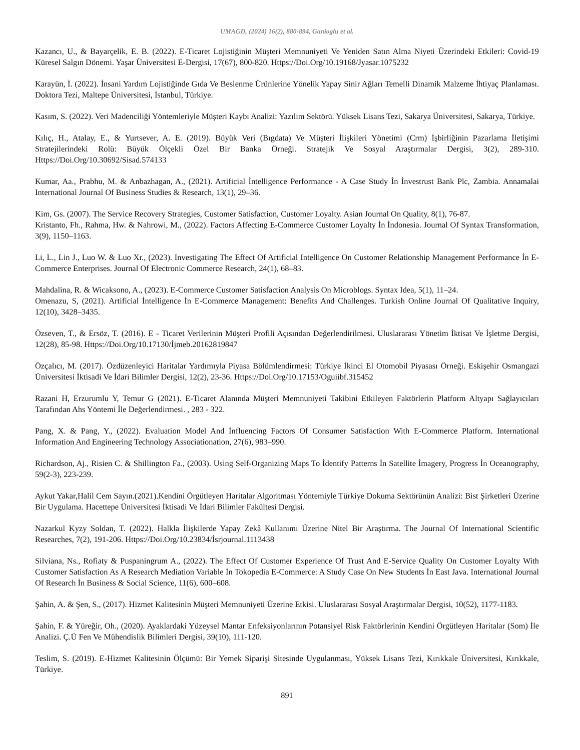UMAGD, (2024) 16(2), 880-894, Ganioglu et al.
Kazancı, U., & Bayarçelik, E. B. (2022). E-Ticaret Lojistiğinin Müşteri Memnuniyeti Ve Yeniden Satın Alma Niyeti Üzerindeki Etkileri: Covid-19 Küresel Salgın Dönemi. Yaşar Üniversitesi E-Dergisi, 17(67), 800-820. Https://Doi.Org/10.19168/Jyasar.1075232
Karayün, İ. (2022). İnsani Yardım Lojistiğinde Gıda Ve Beslenme Ürünlerine Yönelik Yapay Sinir Ağları Temelli Dinamik Malzeme İhtiyaç Planlaması. Doktora Tezi, Maltepe Üniversitesi, İstanbul, Türkiye.
Kasım, S. (2022). Veri Madenciliği Yöntemleriyle Müşteri Kaybı Analizi: Yazılım Sektörü. Yüksek Lisans Tezi, Sakarya Üniversitesi, Sakarya, Türkiye.
Kılıç, H., Atalay, E., & Yurtsever, A. E. (2019). Büyük Veri (Bıgdata) Ve Müşteri İlişkileri Yönetimi (Crm) İşbirliğinin Pazarlama İletişimi Stratejilerindeki Rolü: Büyük Ölçekli Özel Bir Banka Örneği. Stratejik Ve Sosyal Araştırmalar Dergisi, 3(2), 289-310. Https://Doi.Org/10.30692/Sisad.574133
Kumar, Aa., Prabhu, M. & Anbazhagan, A., (2021). Artificial İntelligence Performance - A Case Study İn İnvestrust Bank Plc, Zambia. Annamalai International Journal Of Business Studies & Research, 13(1), 29–36.
Kim, Gs. (2007). The Service Recovery Strategies, Customer Satisfaction, Customer Loyalty. Asian Journal On Quality, 8(1), 76-87.
Kristanto, Fh., Rahma, Hw. & Nahrowi, M., (2022). Factors Affecting E-Commerce Customer Loyalty İn İndonesia. Journal Of Syntax Transformation, 3(9), 1150–1163.
Li, L., Lin J., Luo W. & Luo Xr., (2023). Investigating The Effect Of Artificial Intelligence On Customer Relationship Management Performance İn E-Commerce Enterprises. Journal Of Electronic Commerce Research, 24(1), 68–83.
Mahdalina, R. & Wicaksono, A., (2023). E-Commerce Customer Satisfaction Analysis On Microblogs. Syntax Idea, 5(1), 11–24.
Omenazu, S, (2021). Artificial İntelligence İn E-Commerce Management: Benefits And Challenges. Turkish Online Journal Of Qualitative Inquiry, 12(10), 3428–3435.
Özseven, T., & Ersöz, T. (2016). E - Ticaret Verilerinin Müşteri Profili Açısından Değerlendirilmesi. Uluslararası Yönetim İktisat Ve İşletme Dergisi, 12(28), 85-98. Https://Doi.Org/10.17130/İjmeb.20162819847
Özçalıcı, M. (2017). Özdüzenleyici Haritalar Yardımıyla Piyasa Bölümlendirmesi: Türkiye İkinci El Otomobil Piyasası Örneği. Eskişehir Osmangazi Üniversitesi İktisadi Ve İdari Bilimler Dergisi, 12(2), 23-36. Https://Doi.Org/10.17153/Oguiibf.315452
Razani H, Erzurumlu Y, Temur G (2021). E-Ticaret Alanında Müşteri Memnuniyeti Takibini Etkileyen Faktörlerin Platform Altyapı Sağlayıcıları Tarafından Ahs Yöntemi İle Değerlendirmesi. , 283 - 322.
Pang, X. & Pang, Y., (2022). Evaluation Model And İnfluencing Factors Of Consumer Satisfaction With E-Commerce Platform. International Information And Engineering Technology Associationation, 27(6), 983–990.
Richardson, Aj., Risien C. & Shillington Fa., (2003). Using Self-Organizing Maps To İdentify Patterns İn Satellite İmagery, Progress İn Oceanography, 59(2-3), 223-239.
Aykut Yakar,Halil Cem Sayın.(2021).Kendini Örgütleyen Haritalar Algoritması Yöntemiyle Türkiye Dokuma Sektörünün Analizi: Bist Şirketleri Üzerine Bir Uygulama. Hacettepe Üniversitesi İktisadi Ve İdari Bilimler Fakültesi Dergisi.
Nazarkul Kyzy Soldan, T. (2022). Halkla İlişkilerde Yapay Zekâ Kullanımı Üzerine Nitel Bir Araştırma. The Journal Of International Scientific Researches, 7(2), 191-206. Https://Doi.Org/10.23834/İsrjournal.1113438
Silviana, Ns., Rofiaty & Puspaningrum A., (2022). The Effect Of Customer Experience Of Trust And E-Service Quality On Customer Loyalty With Customer Satisfaction As A Research Mediation Variable İn Tokopedia E-Commerce: A Study Case On New Students İn East Java. International Journal Of Research İn Business & Social Science, 11(6), 600–608.
Şahin, A. & Şen, S., (2017). Hizmet Kalitesinin Müşteri Memnuniyeti Üzerine Etkisi. Uluslararası Sosyal Araştırmalar Dergisi, 10(52), 1177-1183.
Şahin, F. & Yüreğir, Oh., (2020). Ayaklardaki Yüzeysel Mantar Enfeksiyonlarının Potansiyel Risk Faktörlerinin Kendini Örgütleyen Haritalar (Som) İle Analizi. Ç.Ü Fen Ve Mühendislik Bilimleri Dergisi, 39(10), 111-120.
Teslim, S. (2019). E-Hizmet Kalitesinin Ölçümü: Bir Yemek Siparişi Sitesinde Uygulanması, Yüksek Lisans Tezi, Kırıkkale Üniversitesi, Kırıkkale, Türkiye.
891